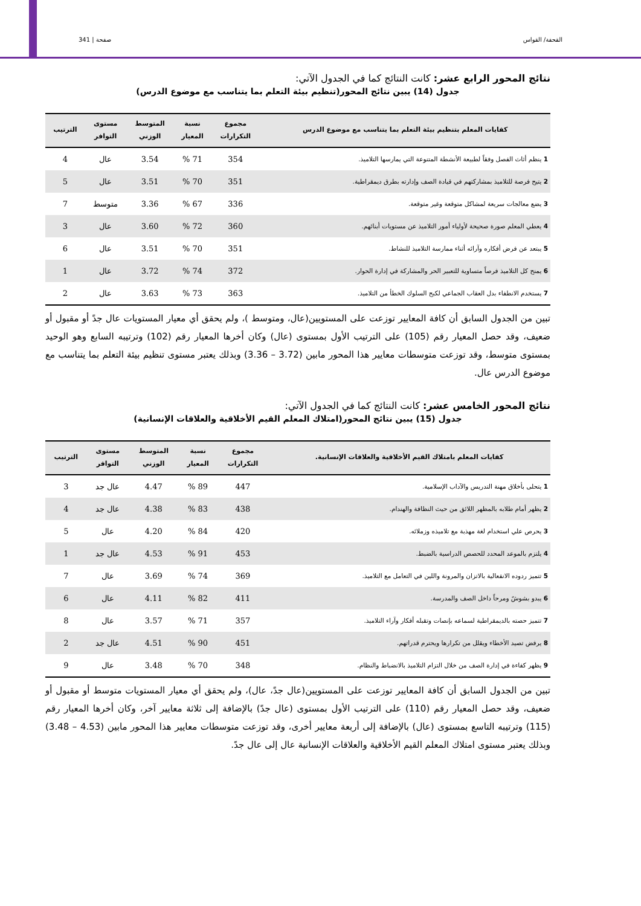القحفة/ القواس صفحة | 341
نتائج المحور الرابع عشر: كانت النتائج كما في الجدول الآتي:
جدول (14) يبين نتائج المحور(تنظيم بيئة التعلم بما يتناسب مع موضوع الدرس)
| كفايات المعلم بتنظيم بيئة التعلم بما يتناسب مع موضوع الدرس | مجموع التكرارات | نسبة المعيار | المتوسط الوزني | مستوى التوافر | الترتيب |
| --- | --- | --- | --- | --- | --- |
| 1 ينظم أثاث الفصل وفقاً لطبيعة الأنشطة المتنوعة التي يمارسها التلاميذ. | 354 | 71 % | 3.54 | عال | 4 |
| 2 يتيح فرصة للتلاميذ بمشاركتهم في قيادة الصف وإدارته بطرق ديمقراطية. | 351 | 70 % | 3.51 | عال | 5 |
| 3 يضع معالجات سريعة لمشاكل متوقعة وغير متوقعة. | 336 | 67 % | 3.36 | متوسط | 7 |
| 4 يعطي المعلم صورة صحيحة لأولياء أمور التلاميذ عن مستويات أبنائهم. | 360 | 72 % | 3.60 | عال | 3 |
| 5 يبتعد عن فرض أفكاره وآرائه أثناء ممارسة التلاميذ للنشاط. | 351 | 70 % | 3.51 | عال | 6 |
| 6 يمنح كل التلاميذ فرصاً متساوية للتعبير الحر والمشاركة في إدارة الحوار. | 372 | 74 % | 3.72 | عال | 1 |
| 7 يستخدم الانطفاء بدل العقاب الجماعي لكبح السلوك الخطأ من التلاميذ. | 363 | 73 % | 3.63 | عال | 2 |
تبين من الجدول السابق أن كافة المعايير توزعت على المستويين(عال، ومتوسط )، ولم يحقق أي معيار المستويات عال جدً أو مقبول أو ضعيف، وقد حصل المعيار رقم (105) على الترتيب الأول بمستوى (عال) وكان أخرها المعيار رقم (102) وترتيبه السابع وهو الوحيد بمستوى متوسط، وقد توزعت متوسطات معايير هذا المحور مابين (3.72 – 3.36) وبذلك يعتبر مستوى تنظيم بيئة التعلم بما يتناسب مع موضوع الدرس عال.
نتائج المحور الخامس عشر: كانت النتائج كما في الجدول الآتي:
جدول (15) يبين نتائج المحور(امتلاك المعلم القيم الأخلاقية والعلاقات الإنسانية)
| كفايات المعلم بامتلاك القيم الأخلاقية والعلاقات الإنسانية. | مجموع التكرارات | نسبة المعيار | المتوسط الوزني | مستوى التوافر | الترتيب |
| --- | --- | --- | --- | --- | --- |
| 1 يتحلى بأخلاق مهنة التدريس والآداب الإسلامية. | 447 | 89 % | 4.47 | عال جد | 3 |
| 2 يظهر أمام طلابه بالمظهر اللائق من حيث النظافة والهندام. | 438 | 83 % | 4.38 | عال جد | 4 |
| 3 يحرص علي استخدام لغة مهذبة مع تلاميذه وزملائه. | 420 | 84 % | 4.20 | عال | 5 |
| 4 يلتزم بالموعد المحدد للحصص الدراسية بالضبط. | 453 | 91 % | 4.53 | عال جد | 1 |
| 5 تتميز ردوده الانفعالية بالاتزان والمرونة واللين في التعامل مع التلاميذ. | 369 | 74 % | 3.69 | عال | 7 |
| 6 يبدو بشوشً ومرحاً داخل الصف والمدرسة. | 411 | 82 % | 4.11 | عال | 6 |
| 7 تتميز حصته بالديمقراطية لسماعه بإنصات وتقبله أفكار وآراء التلاميذ. | 357 | 71 % | 3.57 | عال | 8 |
| 8 يرفض تصيد الأخطاء ويقلل من تكرارها ويحترم قدراتهم. | 451 | 90 % | 4.51 | عال جد | 2 |
| 9 يظهر كفاءة في إدارة الصف من خلال التزام التلاميذ بالانضباط والنظام. | 348 | 70 % | 3.48 | عال | 9 |
تبين من الجدول السابق أن كافة المعايير توزعت على المستويين(عال جدً، عال)، ولم يحقق أي معيار المستويات متوسط أو مقبول أو ضعيف، وقد حصل المعيار رقم (110) على الترتيب الأول بمستوى (عال جدً) بالإضافة إلى ثلاثة معايير آخر، وكان أخرها المعيار رقم (115) وترتيبه التاسع بمستوى (عال) بالإضافة إلى أربعة معايير أخرى، وقد توزعت متوسطات معايير هذا المحور مابين (4.53 – 3.48) وبذلك يعتبر مستوى امتلاك المعلم القيم الأخلاقية والعلاقات الإنسانية عال إلى عال جدً.